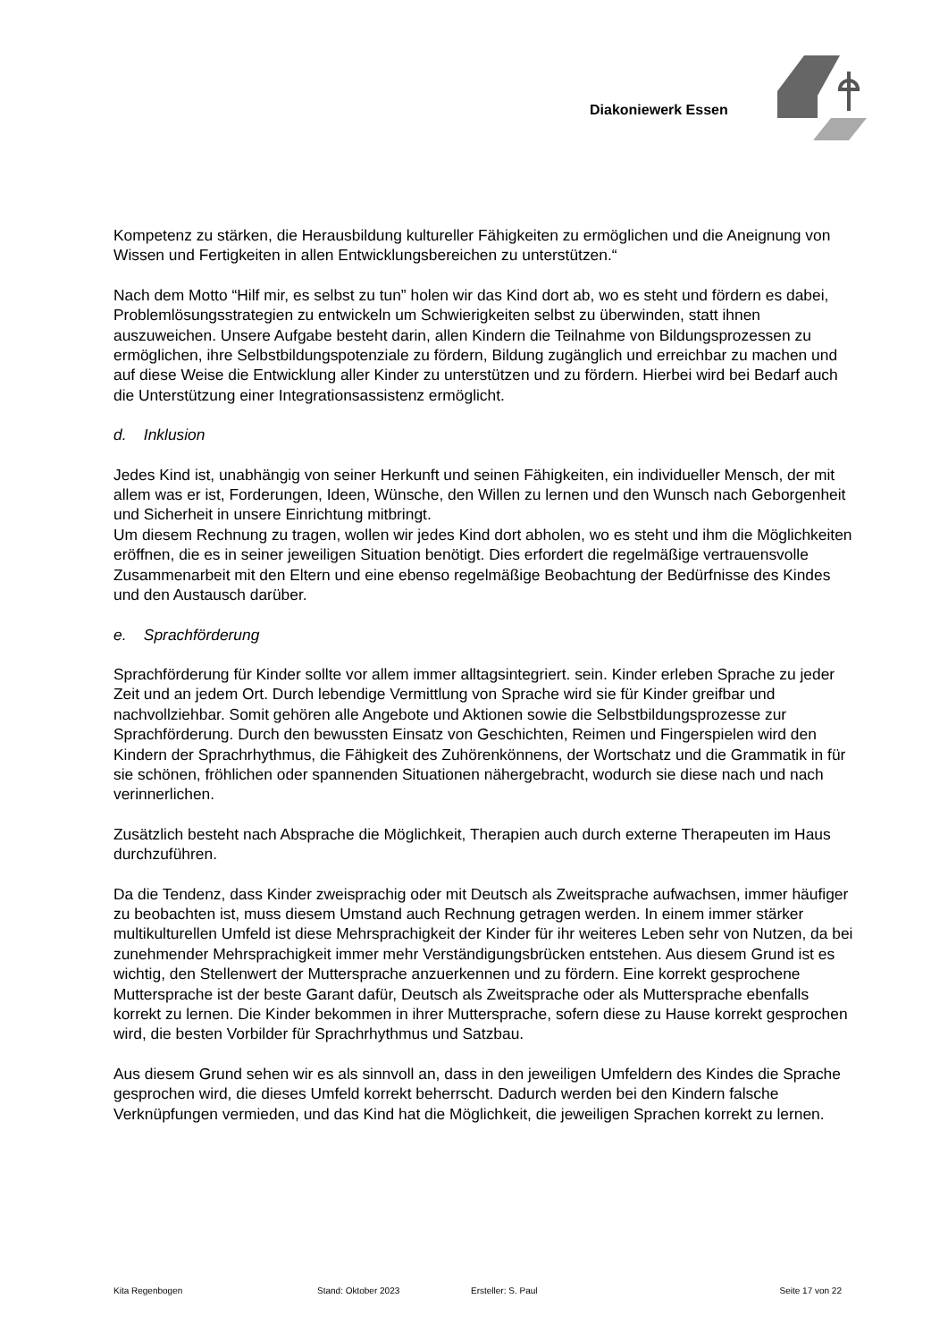Diakoniewerk Essen
Kompetenz zu stärken, die Herausbildung kultureller Fähigkeiten zu ermöglichen und die Aneignung von Wissen und Fertigkeiten in allen Entwicklungsbereichen zu unterstützen.“
Nach dem Motto “Hilf mir, es selbst zu tun” holen wir das Kind dort ab, wo es steht und fördern es dabei, Problemlösungsstrategien zu entwickeln um Schwierigkeiten selbst zu überwinden, statt ihnen auszuweichen. Unsere Aufgabe besteht darin, allen Kindern die Teilnahme von Bildungsprozessen zu ermöglichen, ihre Selbstbildungspotenziale zu fördern, Bildung zugänglich und erreichbar zu machen und auf diese Weise die Entwicklung aller Kinder zu unterstützen und zu fördern. Hierbei wird bei Bedarf auch die Unterstützung einer Integrationsassistenz ermöglicht.
d. Inklusion
Jedes Kind ist, unabhängig von seiner Herkunft und seinen Fähigkeiten, ein individueller Mensch, der mit allem was er ist, Forderungen, Ideen, Wünsche, den Willen zu lernen und den Wunsch nach Geborgenheit und Sicherheit in unsere Einrichtung mitbringt.
Um diesem Rechnung zu tragen, wollen wir jedes Kind dort abholen, wo es steht und ihm die Möglichkeiten eröffnen, die es in seiner jeweiligen Situation benötigt. Dies erfordert die regelmäßige vertrauensvolle Zusammenarbeit mit den Eltern und eine ebenso regelmäßige Beobachtung der Bedürfnisse des Kindes und den Austausch darüber.
e. Sprachförderung
Sprachförderung für Kinder sollte vor allem immer alltagsintegriert. sein. Kinder erleben Sprache zu jeder Zeit und an jedem Ort. Durch lebendige Vermittlung von Sprache wird sie für Kinder greifbar und nachvollziehbar. Somit gehören alle Angebote und Aktionen sowie die Selbstbildungsprozesse zur Sprachförderung. Durch den bewussten Einsatz von Geschichten, Reimen und Fingerspielen wird den Kindern der Sprachrhythmus, die Fähigkeit des Zuhörenkönnens, der Wortschatz und die Grammatik in für sie schönen, fröhlichen oder spannenden Situationen nähergebracht, wodurch sie diese nach und nach verinnerlichen.
Zusätzlich besteht nach Absprache die Möglichkeit, Therapien auch durch externe Therapeuten im Haus durchzuführen.
Da die Tendenz, dass Kinder zweisprachig oder mit Deutsch als Zweitsprache aufwachsen, immer häufiger zu beobachten ist, muss diesem Umstand auch Rechnung getragen werden. In einem immer stärker multikulturellen Umfeld ist diese Mehrsprachigkeit der Kinder für ihr weiteres Leben sehr von Nutzen, da bei zunehmender Mehrsprachigkeit immer mehr Verständigungsbrücken entstehen. Aus diesem Grund ist es wichtig, den Stellenwert der Muttersprache anzuerkennen und zu fördern. Eine korrekt gesprochene Muttersprache ist der beste Garant dafür, Deutsch als Zweitsprache oder als Muttersprache ebenfalls korrekt zu lernen. Die Kinder bekommen in ihrer Muttersprache, sofern diese zu Hause korrekt gesprochen wird, die besten Vorbilder für Sprachrhythmus und Satzbau.
Aus diesem Grund sehen wir es als sinnvoll an, dass in den jeweiligen Umfeldern des Kindes die Sprache gesprochen wird, die dieses Umfeld korrekt beherrscht. Dadurch werden bei den Kindern falsche Verknüpfungen vermieden, und das Kind hat die Möglichkeit, die jeweiligen Sprachen korrekt zu lernen.
Kita Regenbogen Stand: Oktober 2023 Ersteller: S. Paul Seite 17 von 22